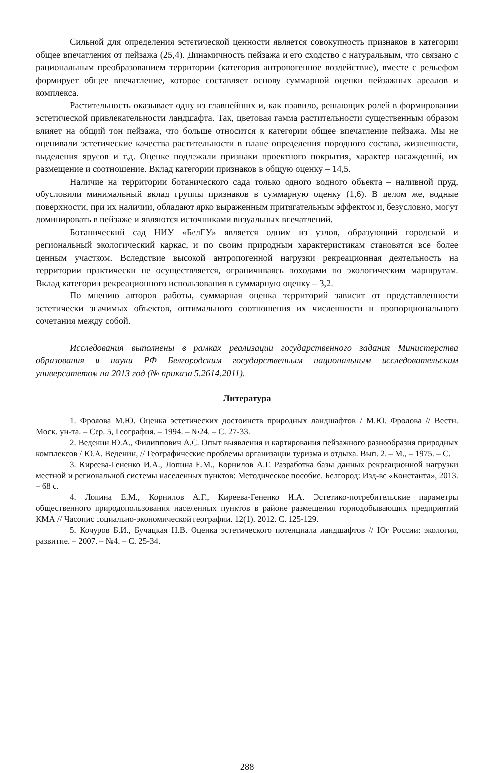Сильной для определения эстетической ценности является совокупность признаков в категории общее впечатления от пейзажа (25,4). Динамичность пейзажа и его сходство с натуральным, что связано с рациональным преобразованием территории (категория антропогенное воздействие), вместе с рельефом формирует общее впечатление, которое составляет основу суммарной оценки пейзажных ареалов и комплекса.
Растительность оказывает одну из главнейших и, как правило, решающих ролей в формировании эстетической привлекательности ландшафта. Так, цветовая гамма растительности существенным образом влияет на общий тон пейзажа, что больше относится к категории общее впечатление пейзажа. Мы не оценивали эстетические качества растительности в плане определения породного состава, жизненности, выделения ярусов и т.д. Оценке подлежали признаки проектного покрытия, характер насаждений, их размещение и соотношение. Вклад категории признаков в общую оценку – 14,5.
Наличие на территории ботанического сада только одного водного объекта – наливной пруд, обусловили минимальный вклад группы признаков в суммарную оценку (1,6). В целом же, водные поверхности, при их наличии, обладают ярко выраженным притягательным эффектом и, безусловно, могут доминировать в пейзаже и являются источниками визуальных впечатлений.
Ботанический сад НИУ «БелГУ» является одним из узлов, образующий городской и региональный экологический каркас, и по своим природным характеристикам становятся все более ценным участком. Вследствие высокой антропогенной нагрузки рекреационная деятельность на территории практически не осуществляется, ограничиваясь походами по экологическим маршрутам. Вклад категории рекреационного использования в суммарную оценку – 3,2.
По мнению авторов работы, суммарная оценка территорий зависит от представленности эстетически значимых объектов, оптимального соотношения их численности и пропорционального сочетания между собой.
Исследования выполнены в рамках реализации государственного задания Министерства образования и науки РФ Белгородским государственным национальным исследовательским университетом на 2013 год (№ приказа 5.2614.2011).
Литература
1. Фролова М.Ю. Оценка эстетических достоинств природных ландшафтов / М.Ю. Фролова // Вестн. Моск. ун-та. – Сер. 5, География. – 1994. – №24. – С. 27-33.
2. Веденин Ю.А., Филиппович А.С. Опыт выявления и картирования пейзажного разнообразия природных комплексов / Ю.А. Веденин, // Географические проблемы организации туризма и отдыха. Вып. 2. – М., – 1975. – С.
3. Киреева-Гененко И.А., Лопина Е.М., Корнилов А.Г. Разработка базы данных рекреационной нагрузки местной и региональной системы населенных пунктов: Методическое пособие. Белгород: Изд-во «Константа», 2013. – 68 с.
4. Лопина Е.М., Корнилов А.Г., Киреева-Гененко И.А. Эстетико-потребительские параметры общественного природопользования населенных пунктов в районе размещения горнодобывающих предприятий КМА // Часопис социально-экономической географии. 12(1). 2012. С. 125-129.
5. Кочуров Б.И., Бучацкая Н.В. Оценка эстетического потенциала ландшафтов // Юг России: экология, развитие. – 2007. – №4. – С. 25-34.
288